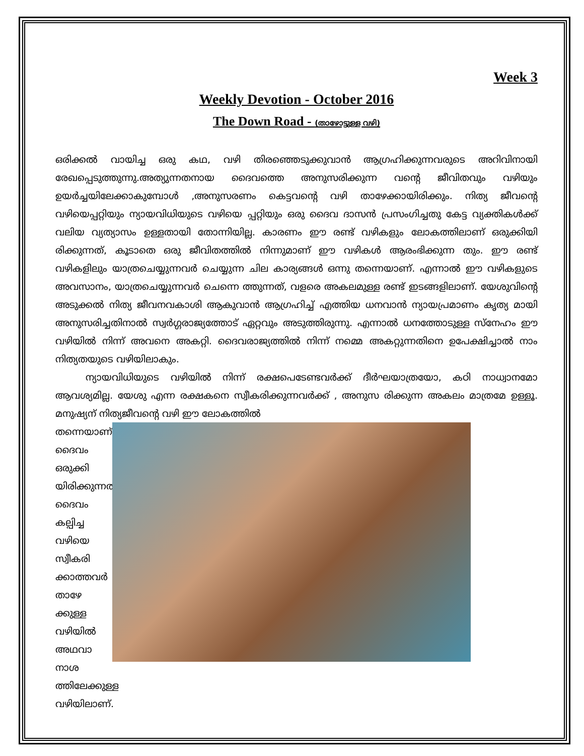Week 3
Weekly Devotion - October 2016
The Down Road - (താഴോട്ടുള്ള വഴി)
ഒരിക്കൽ വായിച്ച ഒരു കഥ, വഴി തിരഞ്ഞെടുക്കുവാൻ ആഗ്രഹിക്കുന്നവരുടെ അറിവിനായി രേഖപ്പെടുത്തുന്നു.അത്യുന്നതനായ ദൈവത്തെ അനുസരിക്കുന്ന വന്റെ ജീവിതവും വഴിയും ഉയർച്ചയിലേക്കാകുമ്പോൾ ,അനുസരണം കെട്ടവന്റെ വഴി താഴേക്കായിരിക്കും. നിത്യ ജീവന്റെ വഴിയെപ്പറ്റിയും ന്യായവിധിയുടെ വഴിയെ പ്പറ്റിയും ഒരു ദൈവ ദാസൻ പ്രസംഗിച്ചതു കേട്ട വ്യക്തികൾക്ക് വലിയ വ്യത്യാസം ഉള്ളതായി തോന്നിയില്ല. കാരണം ഈ രണ്ട് വഴികളും ലോകത്തിലാണ് ഒരുക്കിയി രിക്കുന്നത്, കൂടാതെ ഒരു ജീവിതത്തിൽ നിന്നുമാണ് ഈ വഴികൾ ആരംഭിക്കുന്ന തും. ഈ രണ്ട് വഴികളിലും യാത്രചെയ്യുന്നവർ ചെയ്യുന്ന ചില കാര്യങ്ങൾ ഒന്നു തന്നെയാണ്. എന്നാൽ ഈ വഴികളുടെ അവസാനം, യാത്രചെയ്യുന്നവർ ചെന്നെ ത്തുന്നത്, വളരെ അകലമുള്ള രണ്ട് ഇടങ്ങളിലാണ്. യേശുവിന്റെ അടുക്കൽ നിത്യ ജീവനവകാശി ആകുവാൻ ആഗ്രഹിച്ച് എത്തിയ ധനവാൻ ന്യായപ്രമാണം കൃത്യ മായി അനുസരിച്ചതിനാൽ സ്വർഗ്ഗരാജ്യത്തോട് ഏറ്റവും അടുത്തിരുന്നു. എന്നാൽ ധനത്തോടുള്ള സ്നേഹം ഈ വഴിയിൽ നിന്ന് അവനെ അകറ്റി. ദൈവരാജ്യത്തിൽ നിന്ന് നമ്മെ അകറ്റുന്നതിനെ ഉപേക്ഷിച്ചാൽ നാം നിത്യതയുടെ വഴിയിലാകും.
ന്യായവിധിയുടെ വഴിയിൽ നിന്ന് രക്ഷപെടേണ്ടവർക്ക് ദീർഘയാത്രയോ, കഠി നാധ്വാനമോ ആവശ്യമില്ല. യേശു എന്ന രക്ഷകനെ സ്വീകരിക്കുന്നവർക്ക് , അനുസ രിക്കുന്ന അകലം മാത്രമേ ഉള്ളൂ. മനുഷ്യന് നിത്യജീവന്റെ വഴി ഈ ലോകത്തിൽ
തന്നെയാണ് ദൈവം ഒരുക്കി യിരിക്കുന്നത്. ദൈവം കല്പിച്ച വഴിയെ സ്വീകരി ക്കാത്തവർ താഴേ ക്കുള്ള വഴിയിൽ അഥവാ നാശ ത്തിലേക്കുള്ള വഴിയിലാണ്.